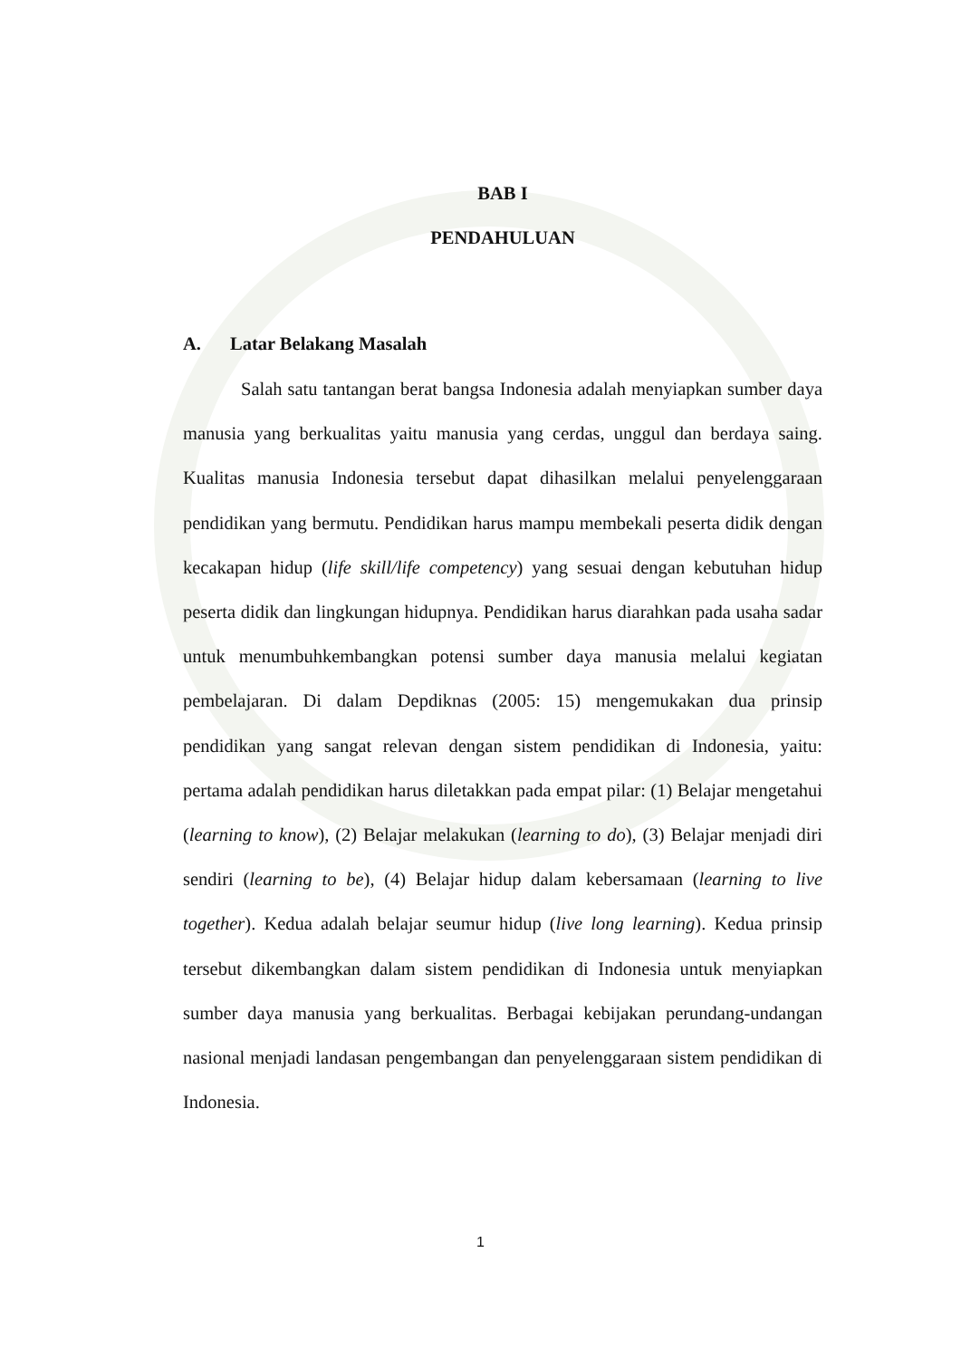BAB I
PENDAHULUAN
A. Latar Belakang Masalah
Salah satu tantangan berat bangsa Indonesia adalah menyiapkan sumber daya manusia yang berkualitas yaitu manusia yang cerdas, unggul dan berdaya saing. Kualitas manusia Indonesia tersebut dapat dihasilkan melalui penyelenggaraan pendidikan yang bermutu. Pendidikan harus mampu membekali peserta didik dengan kecakapan hidup (life skill/life competency) yang sesuai dengan kebutuhan hidup peserta didik dan lingkungan hidupnya. Pendidikan harus diarahkan pada usaha sadar untuk menumbuhkembangkan potensi sumber daya manusia melalui kegiatan pembelajaran. Di dalam Depdiknas (2005: 15) mengemukakan dua prinsip pendidikan yang sangat relevan dengan sistem pendidikan di Indonesia, yaitu: pertama adalah pendidikan harus diletakkan pada empat pilar: (1) Belajar mengetahui (learning to know), (2) Belajar melakukan (learning to do), (3) Belajar menjadi diri sendiri (learning to be), (4) Belajar hidup dalam kebersamaan (learning to live together). Kedua adalah belajar seumur hidup (live long learning). Kedua prinsip tersebut dikembangkan dalam sistem pendidikan di Indonesia untuk menyiapkan sumber daya manusia yang berkualitas. Berbagai kebijakan perundang-undangan nasional menjadi landasan pengembangan dan penyelenggaraan sistem pendidikan di Indonesia.
1